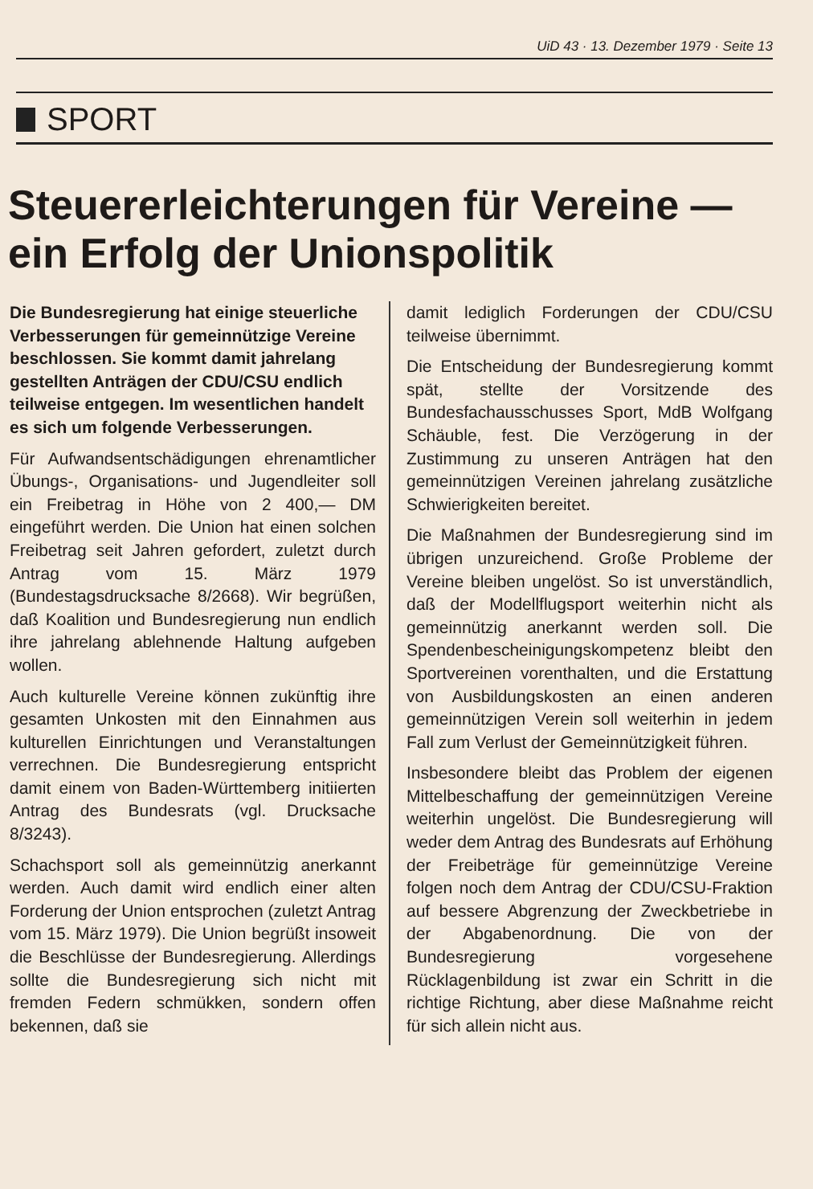UiD 43 · 13. Dezember 1979 · Seite 13
SPORT
Steuererleichterungen für Vereine — ein Erfolg der Unionspolitik
Die Bundesregierung hat einige steuerliche Verbesserungen für gemeinnützige Vereine beschlossen. Sie kommt damit jahrelang gestellten Anträgen der CDU/CSU endlich teilweise entgegen. Im wesentlichen handelt es sich um folgende Verbesserungen.
Für Aufwandsentschädigungen ehrenamtlicher Übungs-, Organisations- und Jugendleiter soll ein Freibetrag in Höhe von 2 400,— DM eingeführt werden. Die Union hat einen solchen Freibetrag seit Jahren gefordert, zuletzt durch Antrag vom 15. März 1979 (Bundestagsdrucksache 8/2668). Wir begrüßen, daß Koalition und Bundesregierung nun endlich ihre jahrelang ablehnende Haltung aufgeben wollen.
Auch kulturelle Vereine können zukünftig ihre gesamten Unkosten mit den Einnahmen aus kulturellen Einrichtungen und Veranstaltungen verrechnen. Die Bundesregierung entspricht damit einem von Baden-Württemberg initiierten Antrag des Bundesrats (vgl. Drucksache 8/3243).
Schachsport soll als gemeinnützig anerkannt werden. Auch damit wird endlich einer alten Forderung der Union entsprochen (zuletzt Antrag vom 15. März 1979). Die Union begrüßt insoweit die Beschlüsse der Bundesregierung. Allerdings sollte die Bundesregierung sich nicht mit fremden Federn schmükken, sondern offen bekennen, daß sie
damit lediglich Forderungen der CDU/CSU teilweise übernimmt.
Die Entscheidung der Bundesregierung kommt spät, stellte der Vorsitzende des Bundesfachausschusses Sport, MdB Wolfgang Schäuble, fest. Die Verzögerung in der Zustimmung zu unseren Anträgen hat den gemeinnützigen Vereinen jahrelang zusätzliche Schwierigkeiten bereitet.
Die Maßnahmen der Bundesregierung sind im übrigen unzureichend. Große Probleme der Vereine bleiben ungelöst. So ist unverständlich, daß der Modellflugsport weiterhin nicht als gemeinnützig anerkannt werden soll. Die Spendenbescheinigungskompetenz bleibt den Sportvereinen vorenthalten, und die Erstattung von Ausbildungskosten an einen anderen gemeinnützigen Verein soll weiterhin in jedem Fall zum Verlust der Gemeinnützigkeit führen.
Insbesondere bleibt das Problem der eigenen Mittelbeschaffung der gemeinnützigen Vereine weiterhin ungelöst. Die Bundesregierung will weder dem Antrag des Bundesrats auf Erhöhung der Freibeträge für gemeinnützige Vereine folgen noch dem Antrag der CDU/CSU-Fraktion auf bessere Abgrenzung der Zweckbetriebe in der Abgabenordnung. Die von der Bundesregierung vorgesehene Rücklagenbildung ist zwar ein Schritt in die richtige Richtung, aber diese Maßnahme reicht für sich allein nicht aus.